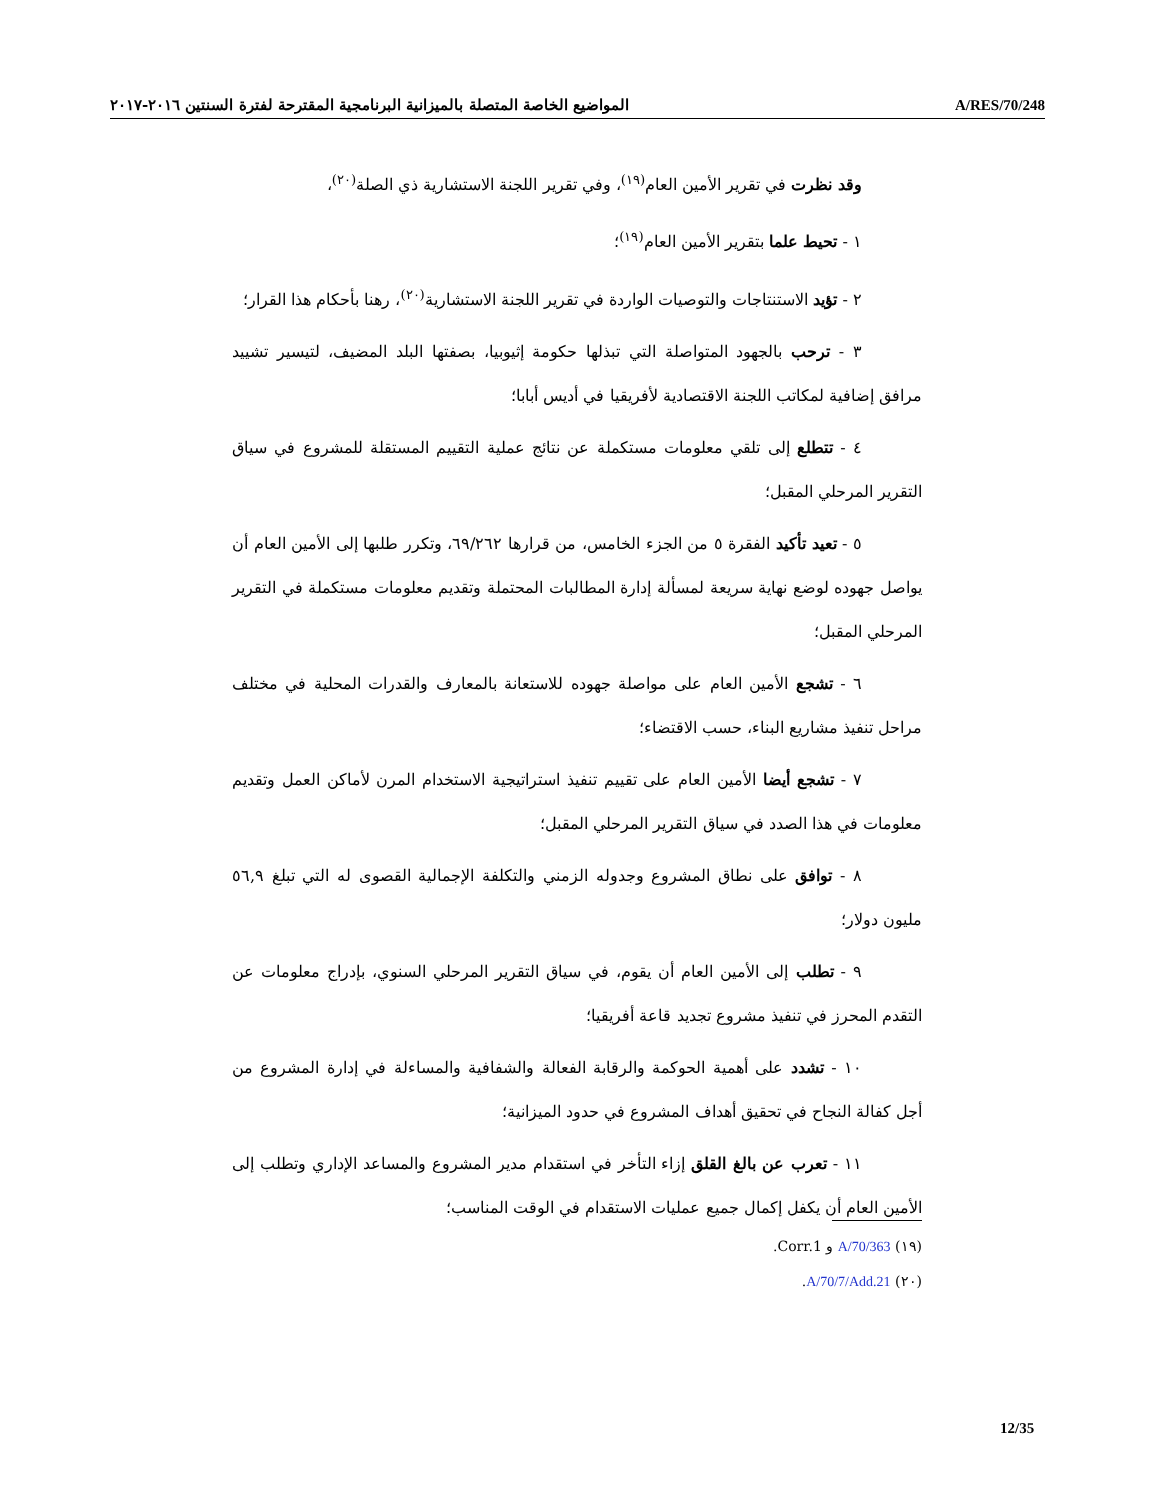المواضيع الخاصة المتصلة بالميزانية البرنامجية المقترحة لفترة السنتين ٢٠١٦-٢٠١٧ A/RES/70/248
وقد نظرت في تقرير الأمين العام<sup>(١٩)</sup>، وفي تقرير اللجنة الاستشارية ذي الصلة<sup>(٢٠)</sup>،
١ - تحيط علما بتقرير الأمين العام<sup>(١٩)</sup>؛
٢ - تؤيد الاستنتاجات والتوصيات الواردة في تقرير اللجنة الاستشارية<sup>(٢٠)</sup>، رهنا بأحكام هذا القرار؛
٣ - ترحب بالجهود المتواصلة التي تبذلها حكومة إثيوبيا، بصفتها البلد المضيف، لتيسير تشييد مرافق إضافية لمكاتب اللجنة الاقتصادية لأفريقيا في أديس أبابا؛
٤ - تتطلع إلى تلقي معلومات مستكملة عن نتائج عملية التقييم المستقلة للمشروع في سياق التقرير المرحلي المقبل؛
٥ - تعيد تأكيد الفقرة ٥ من الجزء الخامس، من قرارها ٦٩/٢٦٢، وتكرر طلبها إلى الأمين العام أن يواصل جهوده لوضع نهاية سريعة لمسألة إدارة المطالبات المحتملة وتقديم معلومات مستكملة في التقرير المرحلي المقبل؛
٦ - تشجع الأمين العام على مواصلة جهوده للاستعانة بالمعارف والقدرات المحلية في مختلف مراحل تنفيذ مشاريع البناء، حسب الاقتضاء؛
٧ - تشجع أيضا الأمين العام على تقييم تنفيذ استراتيجية الاستخدام المرن لأماكن العمل وتقديم معلومات في هذا الصدد في سياق التقرير المرحلي المقبل؛
٨ - توافق على نطاق المشروع وجدوله الزمني والتكلفة الإجمالية القصوى له التي تبلغ ٥٦,٩ مليون دولار؛
٩ - تطلب إلى الأمين العام أن يقوم، في سياق التقرير المرحلي السنوي، بإدراج معلومات عن التقدم المحرز في تنفيذ مشروع تجديد قاعة أفريقيا؛
١٠ - تشدد على أهمية الحوكمة والرقابة الفعالة والشفافية والمساءلة في إدارة المشروع من أجل كفالة النجاح في تحقيق أهداف المشروع في حدود الميزانية؛
١١ - تعرب عن بالغ القلق إزاء التأخر في استقدام مدير المشروع والمساعد الإداري وتطلب إلى الأمين العام أن يكفل إكمال جميع عمليات الاستقدام في الوقت المناسب؛
(١٩) A/70/363 و Corr.1.
(٢٠) A/70/7/Add.21.
12/35